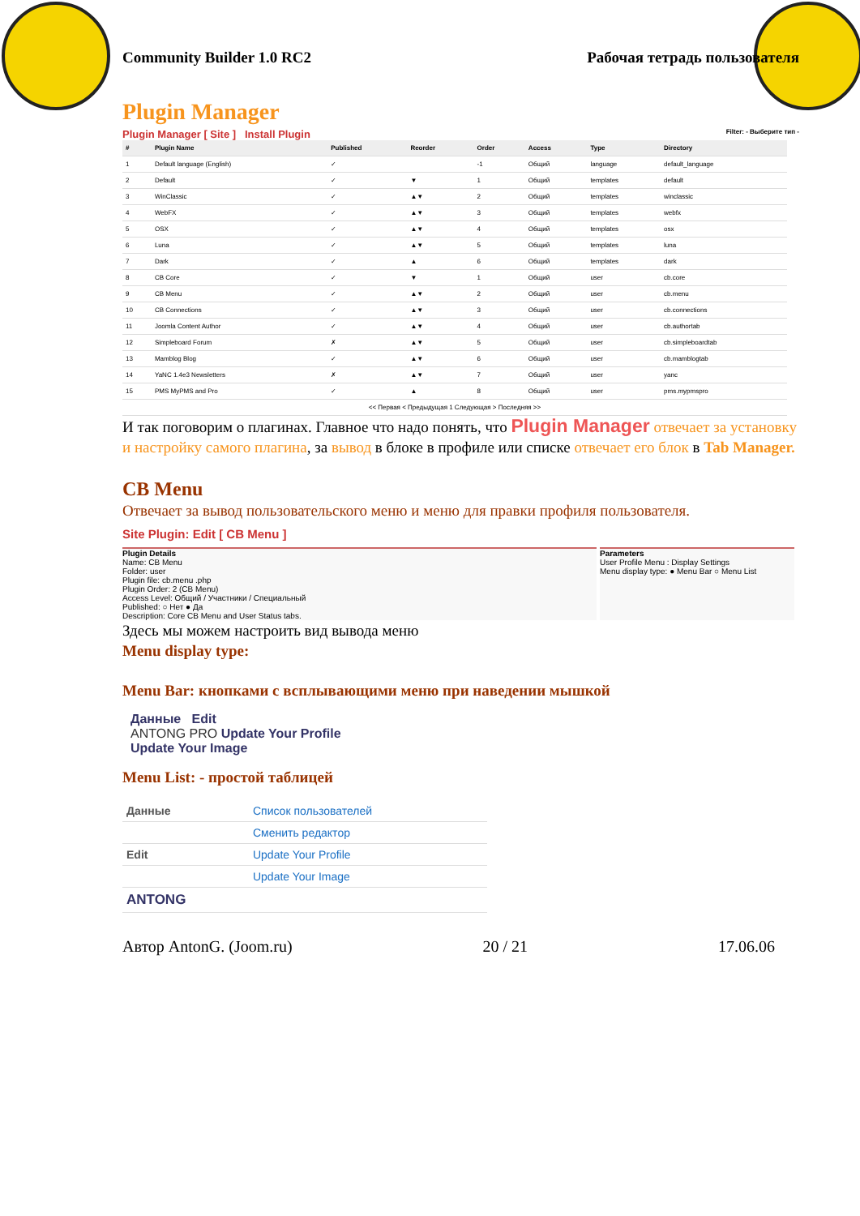Community Builder 1.0 RC2 Рабочая тетрадь пользователя
Plugin Manager
Plugin Manager [ Site ] Install Plugin Filter: - Выберите тип -
| # | Plugin Name | Published | Reorder | Order | Access | Type | Directory |
| --- | --- | --- | --- | --- | --- | --- | --- |
| 1 | Default language (English) | ✓ | | -1 | Общий | language | default_language |
| 2 | Default | ✓ | ▼ | 1 | Общий | templates | default |
| 3 | WinClassic | ✓ | ▲▼ | 2 | Общий | templates | winclassic |
| 4 | WebFX | ✓ | ▲▼ | 3 | Общий | templates | webfx |
| 5 | OSX | ✓ | ▲▼ | 4 | Общий | templates | osx |
| 6 | Luna | ✓ | ▲▼ | 5 | Общий | templates | luna |
| 7 | Dark | ✓ | ▲ | 6 | Общий | templates | dark |
| 8 | CB Core | ✓ | ▼ | 1 | Общий | user | cb.core |
| 9 | CB Menu | ✓ | ▲▼ | 2 | Общий | user | cb.menu |
| 10 | CB Connections | ✓ | ▲▼ | 3 | Общий | user | cb.connections |
| 11 | Joomla Content Author | ✓ | ▲▼ | 4 | Общий | user | cb.authortab |
| 12 | Simpleboard Forum | ✗ | ▲▼ | 5 | Общий | user | cb.simpleboardtab |
| 13 | Mamblog Blog | ✓ | ▲▼ | 6 | Общий | user | cb.mamblogtab |
| 14 | YaNC 1.4e3 Newsletters | ✗ | ▲▼ | 7 | Общий | user | yanc |
| 15 | PMS MyPMS and Pro | ✓ | ▲ | 8 | Общий | user | pms.mypmspro |
| << Первая < Предыдущая 1 Следующая > Последняя >> | | | | | | | |
И так поговорим о плагинах. Главное что надо понять, что Plugin Manager отвечает за установку и настройку самого плагина, за вывод в блоке в профиле или списке отвечает его блок в Tab Manager.
CB Menu
Отвечает за вывод пользовательского меню и меню для правки профиля пользователя.
Site Plugin: Edit [ CB Menu ]
Plugin Details
Name: CB Menu
Folder: user
Plugin file: cb.menu .php
Plugin Order: 2 (CB Menu)
Access Level: Общий / Участники / Специальный
Published: ○ Нет ● Да
Description: Core CB Menu and User Status tabs.
Parameters
User Profile Menu : Display Settings
Menu display type: ● Menu Bar ○ Menu List
Здесь мы можем настроить вид вывода меню
Menu display type:
Menu Bar: кнопками с всплывающими меню при наведении мышкой
Данные Edit
ANTONG PRO Update Your Profile
Update Your Image
Menu List: - простой таблицей
| Данные | Список пользователей |
| | Сменить редактор |
| Edit | Update Your Profile |
| | Update Your Image |
| ANTONG | |
Автор AntonG. (Joom.ru) 20 / 21 17.06.06